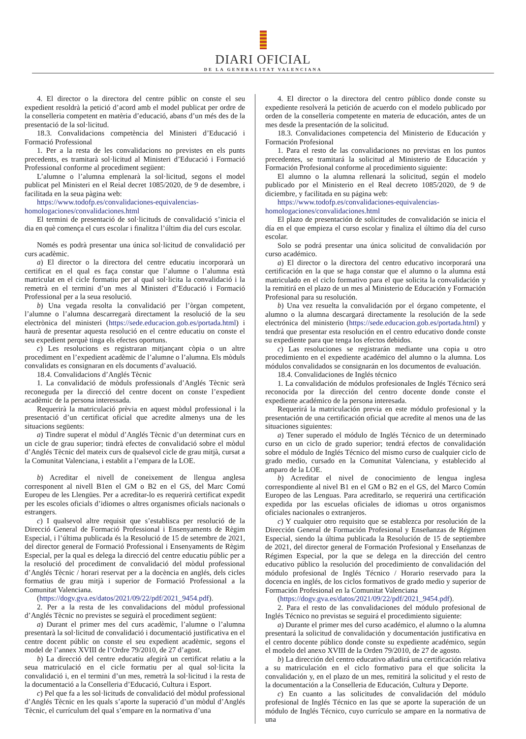DIARI OFICIAL
DE LA GENERALITAT VALENCIANA
4. El director o la directora del centre públic on conste el seu expedient resoldrà la petició d’acord amb el model publicat per ordre de la conselleria competent en matèria d’educació, abans d’un més des de la presentació de la sol·licitud.
18.3. Convalidacions competència del Ministeri d’Educació i Formació Professional
1. Per a la resta de les convalidacions no previstes en els punts precedents, es tramitarà sol·licitud al Ministeri d’Educació i Formació Professional conforme al procediment següent:
L’alumne o l’alumna emplenarà la sol·licitud, segons el model publicat pel Ministeri en el Reial decret 1085/2020, de 9 de desembre, i facilitada en la seua pàgina web:
https://www.todofp.es/convalidaciones-equivalencias-homologaciones/convalidaciones.html
El termini de presentació de sol·licituds de convalidació s’inicia el dia en què comença el curs escolar i finalitza l’últim dia del curs escolar.
Només es podrà presentar una única sol·licitud de convalidació per curs acadèmic.
a) El director o la directora del centre educatiu incorporarà un certificat en el qual es faça constar que l’alumne o l’alumna està matriculat en el cicle formatiu per al qual sol·licita la convalidació i la remetrà en el termini d’un mes al Ministeri d’Educació i Formació Professional per a la seua resolució.
b) Una vegada resolta la convalidació per l’òrgan competent, l’alumne o l’alumna descarregarà directament la resolució de la seu electrònica del ministeri (https://sede.educacion.gob.es/portada.html) i haurà de presentar aquesta resolució en el centre educatiu on conste el seu expedient perquè tinga els efectes oportuns.
c) Les resolucions es registraran mitjançant còpia o un altre procediment en l’expedient acadèmic de l’alumne o l’alumna. Els mòduls convalidats es consignaran en els documents d’avaluació.
18.4. Convalidacions d’Anglés Tècnic
1. La convalidació de mòduls professionals d’Anglés Tècnic serà reconeguda per la direcció del centre docent on conste l’expedient acadèmic de la persona interessada.
Requerirà la matriculació prèvia en aquest mòdul professional i la presentació d’un certificat oficial que acredite almenys una de les situacions següents:
a) Tindre superat el mòdul d’Anglés Tècnic d’un determinat curs en un cicle de grau superior; tindrà efectes de convalidació sobre el mòdul d’Anglés Tècnic del mateix curs de qualsevol cicle de grau mitjà, cursat a la Comunitat Valenciana, i establit a l’empara de la LOE.
b) Acreditar el nivell de coneixement de llengua anglesa corresponent al nivell B1en el GM o B2 en el GS, del Marc Comú Europeu de les Llengües. Per a acreditar-lo es requerirà certificat expedit per les escoles oficials d’idiomes o altres organismes oficials nacionals o estrangers.
c) I qualsevol altre requisit que s’establisca per resolució de la Direcció General de Formació Professional i Ensenyaments de Règim Especial, i l’última publicada és la Resolució de 15 de setembre de 2021, del director general de Formació Professional i Ensenyaments de Règim Especial, per la qual es delega la direcció del centre educatiu públic per a la resolució del procediment de convalidació del mòdul professional d’Anglés Tècnic / horari reservat per a la docència en anglés, dels cicles formatius de grau mitjà i superior de Formació Professional a la Comunitat Valenciana.
(https://dogv.gva.es/datos/2021/09/22/pdf/2021_9454.pdf).
2. Per a la resta de les convalidacions del mòdul professional d’Anglés Tècnic no previstes se seguirà el procediment següent:
a) Durant el primer mes del curs acadèmic, l’alumne o l’alumna presentarà la sol·licitud de convalidació i documentació justificativa en el centre docent públic on conste el seu expedient acadèmic, segons el model de l’annex XVIII de l’Ordre 79/2010, de 27 d’agost.
b) La direcció del centre educatiu afegirà un certificat relatiu a la seua matriculació en el cicle formatiu per al qual sol·licita la convalidació i, en el termini d’un mes, remetrà la sol·licitud i la resta de la documentació a la Conselleria d’Educació, Cultura i Esport.
c) Pel que fa a les sol·licituds de convalidació del mòdul professional d’Anglés Tècnic en les quals s’aporte la superació d’un mòdul d’Anglés Tècnic, el currículum del qual s’empare en la normativa d’una
4. El director o la directora del centro público donde conste su expediente resolverá la petición de acuerdo con el modelo publicado por orden de la conselleria competente en materia de educación, antes de un mes desde la presentación de la solicitud.
18.3. Convalidaciones competencia del Ministerio de Educación y Formación Profesional
1. Para el resto de las convalidaciones no previstas en los puntos precedentes, se tramitará la solicitud al Ministerio de Educación y Formación Profesional conforme al procedimiento siguiente:
El alumno o la alumna rellenará la solicitud, según el modelo publicado por el Ministerio en el Real decreto 1085/2020, de 9 de diciembre, y facilitada en su página web:
https://www.todofp.es/convalidaciones-equivalencias-homologaciones/convalidaciones.html
El plazo de presentación de solicitudes de convalidación se inicia el día en el que empieza el curso escolar y finaliza el último día del curso escolar.
Solo se podrá presentar una única solicitud de convalidación por curso académico.
a) El director o la directora del centro educativo incorporará una certificación en la que se haga constar que el alumno o la alumna está matriculado en el ciclo formativo para el que solicita la convalidación y la remitirá en el plazo de un mes al Ministerio de Educación y Formación Profesional para su resolución.
b) Una vez resuelta la convalidación por el órgano competente, el alumno o la alumna descargará directamente la resolución de la sede electrónica del ministerio (https://sede.educacion.gob.es/portada.html) y tendrá que presentar esta resolución en el centro educativo donde conste su expediente para que tenga los efectos debidos.
c) Las resoluciones se registrarán mediante una copia u otro procedimiento en el expediente académico del alumno o la alumna. Los módulos convalidados se consignarán en los documentos de evaluación.
18.4. Convalidaciones de Inglés técnico
1. La convalidación de módulos profesionales de Inglés Técnico será reconocida por la dirección del centro docente donde conste el expediente académico de la persona interesada.
Requerirá la matriculación previa en este módulo profesional y la presentación de una certificación oficial que acredite al menos una de las situaciones siguientes:
a) Tener superado el módulo de Inglés Técnico de un determinado curso en un ciclo de grado superior; tendrá efectos de convalidación sobre el módulo de Inglés Técnico del mismo curso de cualquier ciclo de grado medio, cursado en la Comunitat Valenciana, y establecido al amparo de la LOE.
b) Acreditar el nivel de conocimiento de lengua inglesa correspondiente al nivel B1 en el GM o B2 en el GS, del Marco Común Europeo de las Lenguas. Para acreditarlo, se requerirá una certificación expedida por las escuelas oficiales de idiomas u otros organismos oficiales nacionales o extranjeros.
c) Y cualquier otro requisito que se establezca por resolución de la Dirección General de Formación Profesional y Enseñanzas de Régimen Especial, siendo la última publicada la Resolución de 15 de septiembre de 2021, del director general de Formación Profesional y Enseñanzas de Régimen Especial, por la que se delega en la dirección del centro educativo público la resolución del procedimiento de convalidación del módulo profesional de Inglés Técnico / Horario reservado para la docencia en inglés, de los ciclos formativos de grado medio y superior de Formación Profesional en la Comunitat Valenciana
(https://dogv.gva.es/datos/2021/09/22/pdf/2021_9454.pdf).
2. Para el resto de las convalidaciones del módulo profesional de Inglés Técnico no previstas se seguirá el procedimiento siguiente:
a) Durante el primer mes del curso académico, el alumno o la alumna presentará la solicitud de convalidación y documentación justificativa en el centro docente público donde conste su expediente académico, según el modelo del anexo XVIII de la Orden 79/2010, de 27 de agosto.
b) La dirección del centro educativo añadirá una certificación relativa a su matriculación en el ciclo formativo para el que solicita la convalidación y, en el plazo de un mes, remitirá la solicitud y el resto de la documentación a la Conselleria de Educación, Cultura y Deporte.
c) En cuanto a las solicitudes de convalidación del módulo profesional de Inglés Técnico en las que se aporte la superación de un módulo de Inglés Técnico, cuyo currículo se ampare en la normativa de una